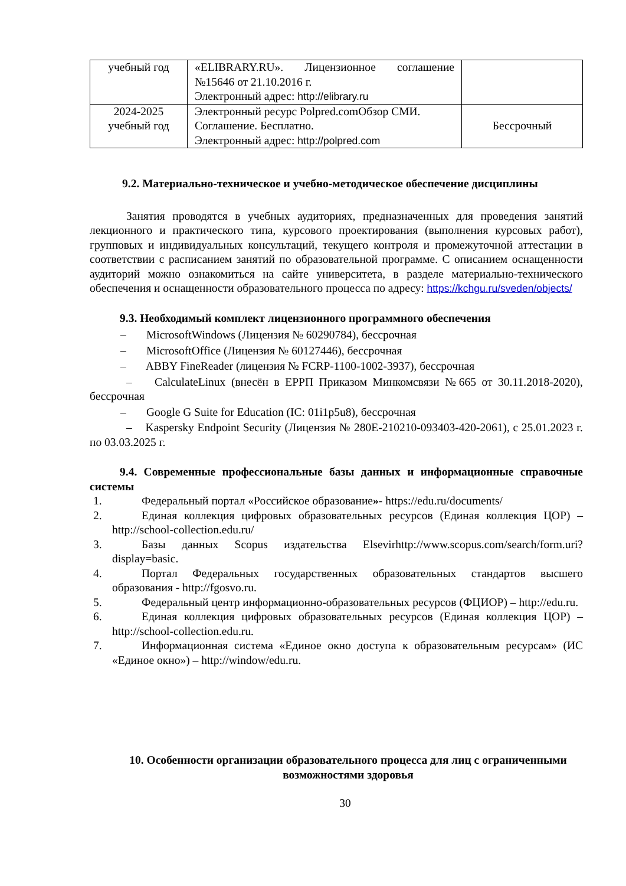| учебный год | «ELIBRARY.RU». Лицензионное соглашение №15646 от 21.10.2016 г. Электронный адрес: http://elibrary.ru | |
| 2024-2025 учебный год | Электронный ресурс Polpred.comОбзор СМИ. Соглашение. Бесплатно. Электронный адрес: http://polpred.com | Бессрочный |
9.2. Материально-техническое и учебно-методическое обеспечение дисциплины
Занятия проводятся в учебных аудиториях, предназначенных для проведения занятий лекционного и практического типа, курсового проектирования (выполнения курсовых работ), групповых и индивидуальных консультаций, текущего контроля и промежуточной аттестации в соответствии с расписанием занятий по образовательной программе. С описанием оснащенности аудиторий можно ознакомиться на сайте университета, в разделе материально-технического обеспечения и оснащенности образовательного процесса по адресу: https://kchgu.ru/sveden/objects/
9.3. Необходимый комплект лицензионного программного обеспечения
– MicrosoftWindows (Лицензия № 60290784), бессрочная
– MicrosoftOffice (Лицензия № 60127446), бессрочная
– ABBY FineReader (лицензия № FCRP-1100-1002-3937), бессрочная
– CalculateLinux (внесён в ЕРРП Приказом Минкомсвязи №665 от 30.11.2018-2020), бессрочная
– Google G Suite for Education (IC: 01i1p5u8), бессрочная
– Kaspersky Endpoint Security (Лицензия № 280E-210210-093403-420-2061), с 25.01.2023 г. по 03.03.2025 г.
9.4. Современные профессиональные базы данных и информационные справочные системы
1. Федеральный портал «Российское образование»- https://edu.ru/documents/
2. Единая коллекция цифровых образовательных ресурсов (Единая коллекция ЦОР) – http://school-collection.edu.ru/
3. Базы данных Scopus издательства Elsevirhttp://www.scopus.com/search/form.uri?display=basic.
4. Портал Федеральных государственных образовательных стандартов высшего образования - http://fgosvo.ru.
5. Федеральный центр информационно-образовательных ресурсов (ФЦИОР) – http://edu.ru.
6. Единая коллекция цифровых образовательных ресурсов (Единая коллекция ЦОР) – http://school-collection.edu.ru.
7. Информационная система «Единое окно доступа к образовательным ресурсам» (ИС «Единое окно») – http://window/edu.ru.
10. Особенности организации образовательного процесса для лиц с ограниченными возможностями здоровья
30